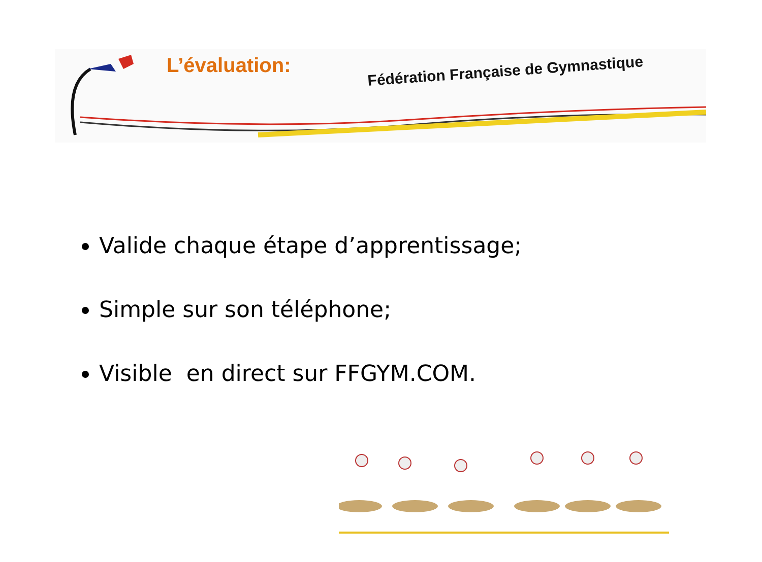L’évaluation:
Fédération Française de Gymnastique
Valide chaque étape d’apprentissage;
Simple sur son téléphone;
Visible en direct sur FFGYM.COM.